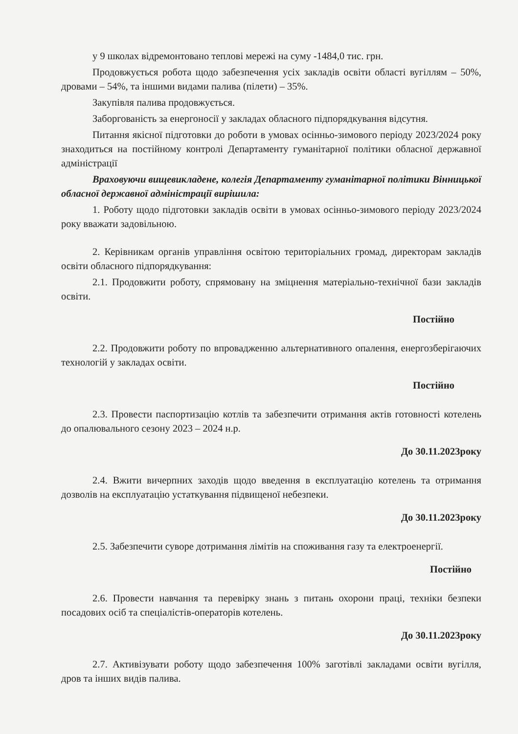у 9 школах відремонтовано теплові мережі на суму -1484,0 тис. грн.
Продовжується робота щодо забезпечення усіх закладів освіти області вугіллям – 50%, дровами – 54%, та іншими видами палива (пілети) – 35%.
Закупівля палива продовжується.
Заборгованість за енергоносії у закладах обласного підпорядкування відсутня.
Питання якісної підготовки до роботи в умовах осінньо-зимового періоду 2023/2024 року знаходиться на постійному контролі Департаменту гуманітарної політики обласної державної адміністрації
Враховуючи вищевикладене, колегія Департаменту гуманітарної політики Вінницької обласної державної адміністрації вирішила:
1. Роботу щодо підготовки закладів освіти в умовах осінньо-зимового періоду 2023/2024 року вважати задовільною.
2. Керівникам органів управління освітою територіальних громад, директорам закладів освіти обласного підпорядкування:
2.1. Продовжити роботу, спрямовану на зміцнення матеріально-технічної бази закладів освіти.
Постійно
2.2. Продовжити роботу по впровадженню альтернативного опалення, енергозберігаючих технологій у закладах освіти.
Постійно
2.3. Провести паспортизацію котлів та забезпечити отримання актів готовності котелень до опалювального сезону 2023 – 2024 н.р.
До 30.11.2023року
2.4. Вжити вичерпних заходів щодо введення в експлуатацію котелень та отримання дозволів на експлуатацію устаткування підвищеної небезпеки.
До 30.11.2023року
2.5. Забезпечити суворе дотримання лімітів на споживання газу та електроенергії.
Постійно
2.6. Провести навчання та перевірку знань з питань охорони праці, техніки безпеки посадових осіб та спеціалістів-операторів котелень.
До 30.11.2023року
2.7. Активізувати роботу щодо забезпечення 100% заготівлі закладами освіти вугілля, дров та інших видів палива.